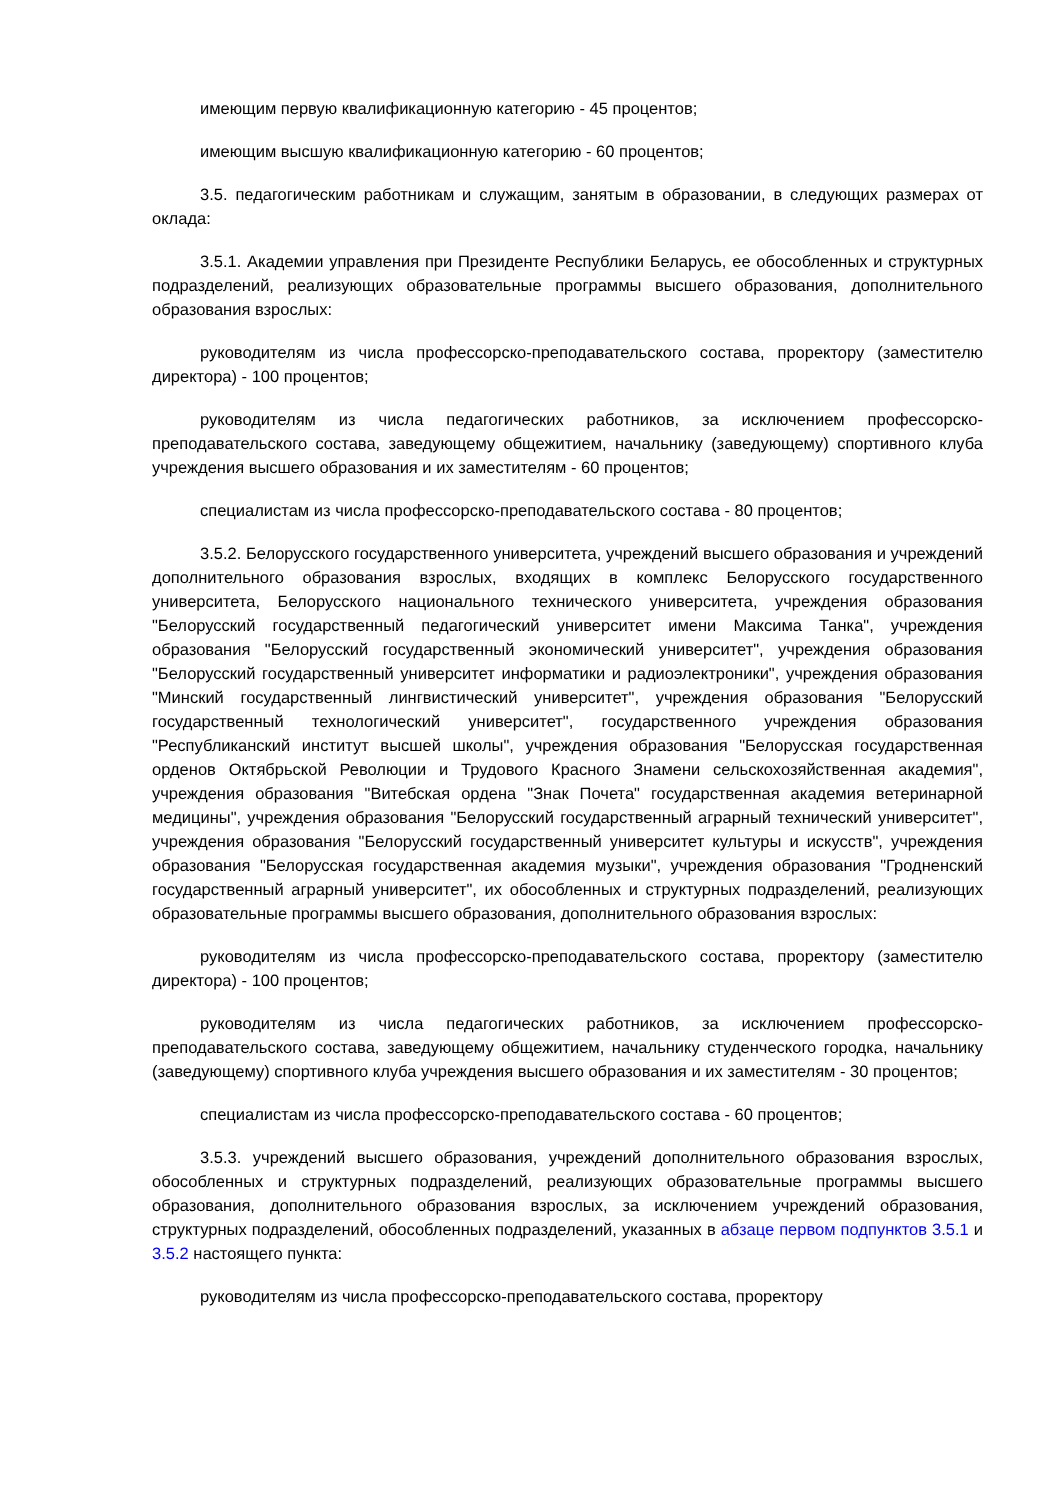имеющим первую квалификационную категорию - 45 процентов;
имеющим высшую квалификационную категорию - 60 процентов;
3.5. педагогическим работникам и служащим, занятым в образовании, в следующих размерах от оклада:
3.5.1. Академии управления при Президенте Республики Беларусь, ее обособленных и структурных подразделений, реализующих образовательные программы высшего образования, дополнительного образования взрослых:
руководителям из числа профессорско-преподавательского состава, проректору (заместителю директора) - 100 процентов;
руководителям из числа педагогических работников, за исключением профессорско-преподавательского состава, заведующему общежитием, начальнику (заведующему) спортивного клуба учреждения высшего образования и их заместителям - 60 процентов;
специалистам из числа профессорско-преподавательского состава - 80 процентов;
3.5.2. Белорусского государственного университета, учреждений высшего образования и учреждений дополнительного образования взрослых, входящих в комплекс Белорусского государственного университета, Белорусского национального технического университета, учреждения образования "Белорусский государственный педагогический университет имени Максима Танка", учреждения образования "Белорусский государственный экономический университет", учреждения образования "Белорусский государственный университет информатики и радиоэлектроники", учреждения образования "Минский государственный лингвистический университет", учреждения образования "Белорусский государственный технологический университет", государственного учреждения образования "Республиканский институт высшей школы", учреждения образования "Белорусская государственная орденов Октябрьской Революции и Трудового Красного Знамени сельскохозяйственная академия", учреждения образования "Витебская ордена "Знак Почета" государственная академия ветеринарной медицины", учреждения образования "Белорусский государственный аграрный технический университет", учреждения образования "Белорусский государственный университет культуры и искусств", учреждения образования "Белорусская государственная академия музыки", учреждения образования "Гродненский государственный аграрный университет", их обособленных и структурных подразделений, реализующих образовательные программы высшего образования, дополнительного образования взрослых:
руководителям из числа профессорско-преподавательского состава, проректору (заместителю директора) - 100 процентов;
руководителям из числа педагогических работников, за исключением профессорско-преподавательского состава, заведующему общежитием, начальнику студенческого городка, начальнику (заведующему) спортивного клуба учреждения высшего образования и их заместителям - 30 процентов;
специалистам из числа профессорско-преподавательского состава - 60 процентов;
3.5.3. учреждений высшего образования, учреждений дополнительного образования взрослых, обособленных и структурных подразделений, реализующих образовательные программы высшего образования, дополнительного образования взрослых, за исключением учреждений образования, структурных подразделений, обособленных подразделений, указанных в абзаце первом подпунктов 3.5.1 и 3.5.2 настоящего пункта:
руководителям из числа профессорско-преподавательского состава, проректору